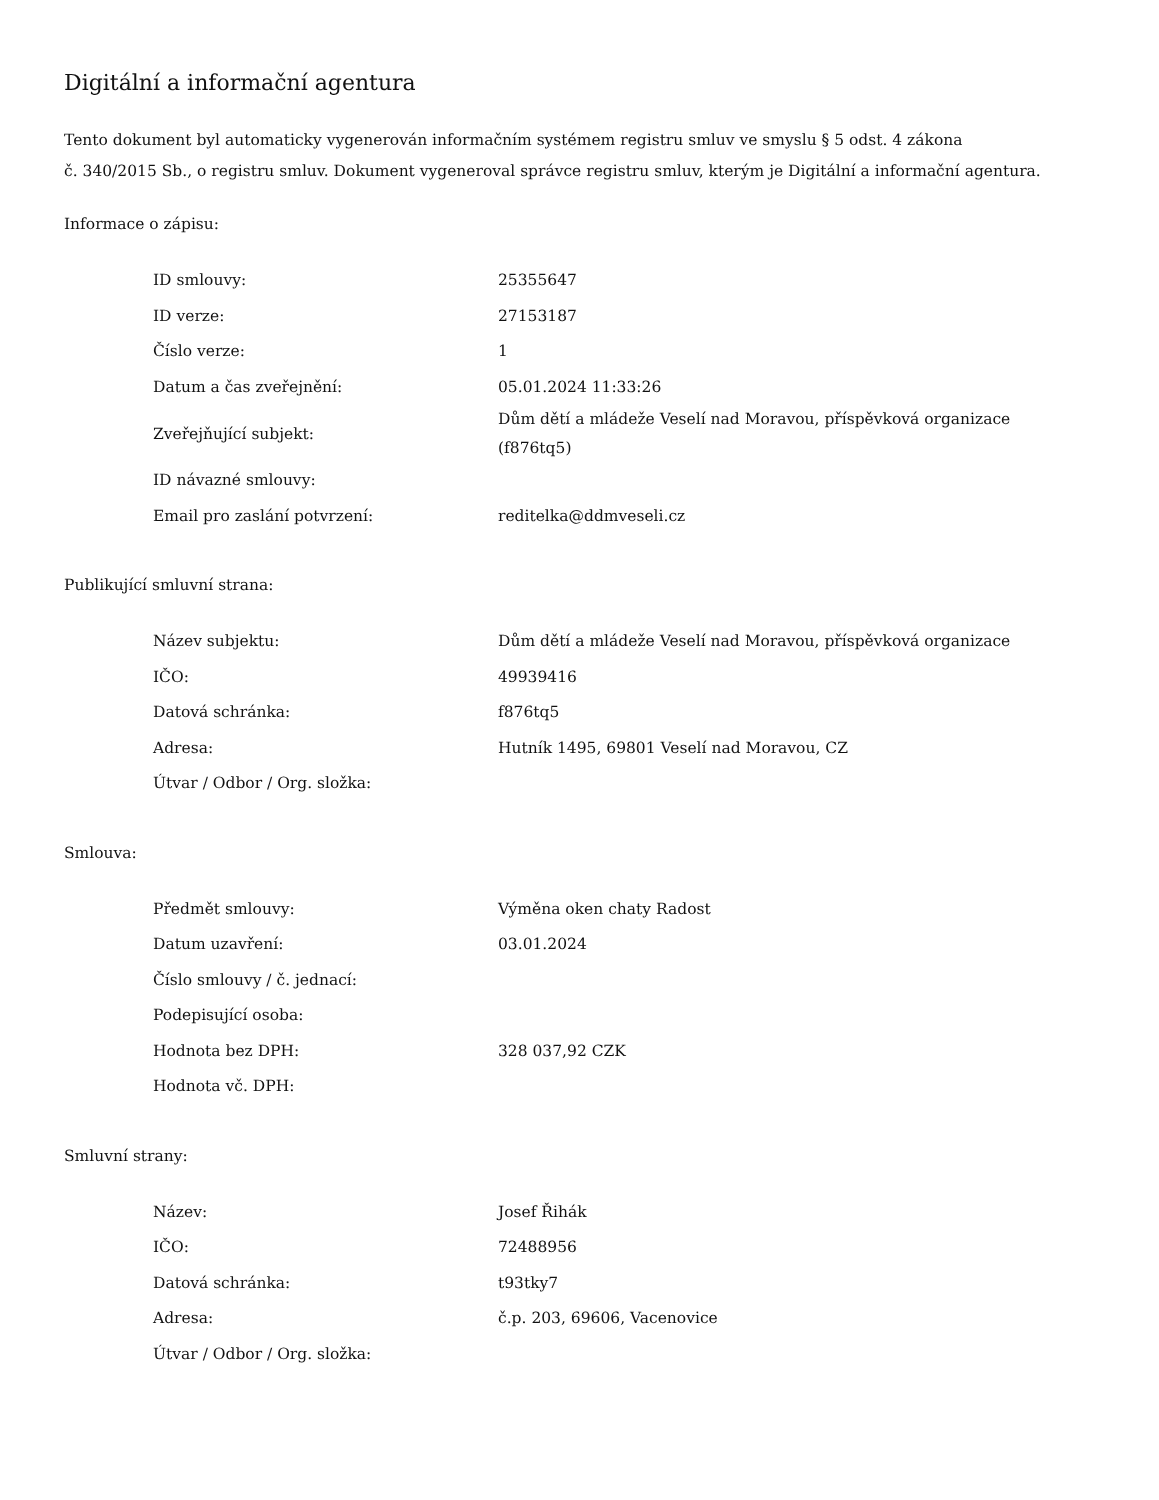Digitální a informační agentura
Tento dokument byl automaticky vygenerován informačním systémem registru smluv ve smyslu § 5 odst. 4 zákona
č. 340/2015 Sb., o registru smluv. Dokument vygeneroval správce registru smluv, kterým je Digitální a informační agentura.
Informace o zápisu:
| ID smlouvy: | 25355647 |
| ID verze: | 27153187 |
| Číslo verze: | 1 |
| Datum a čas zveřejnění: | 05.01.2024 11:33:26 |
| Zveřejňující subjekt: | Dům dětí a mládeže Veselí nad Moravou, příspěvková organizace (f876tq5) |
| ID návazné smlouvy: | |
| Email pro zaslání potvrzení: | reditelka@ddmveseli.cz |
Publikující smluvní strana:
| Název subjektu: | Dům dětí a mládeže Veselí nad Moravou, příspěvková organizace |
| IČO: | 49939416 |
| Datová schránka: | f876tq5 |
| Adresa: | Hutník 1495, 69801 Veselí nad Moravou, CZ |
| Útvar / Odbor / Org. složka: | |
Smlouva:
| Předmět smlouvy: | Výměna oken chaty Radost |
| Datum uzavření: | 03.01.2024 |
| Číslo smlouvy / č. jednací: | |
| Podepisující osoba: | |
| Hodnota bez DPH: | 328 037,92 CZK |
| Hodnota vč. DPH: | |
Smluvní strany:
| Název: | Josef Řihák |
| IČO: | 72488956 |
| Datová schránka: | t93tky7 |
| Adresa: | č.p. 203, 69606, Vacenovice |
| Útvar / Odbor / Org. složka: | |